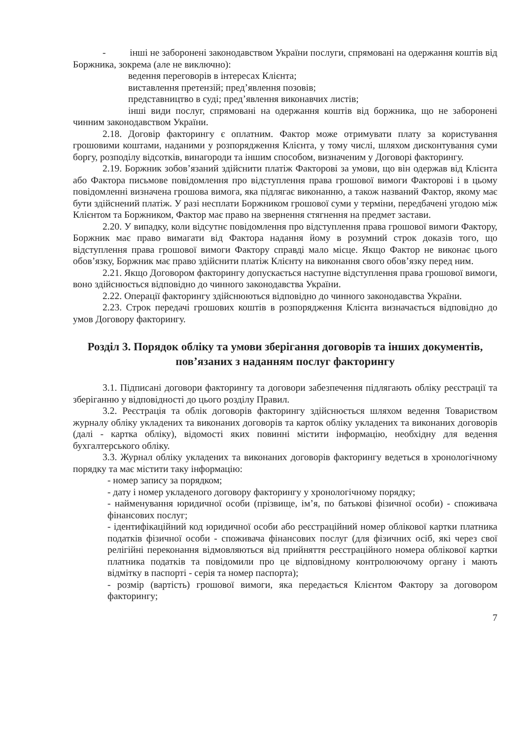- інші не заборонені законодавством України послуги, спрямовані на одержання коштів від Боржника, зокрема (але не виключно):
ведення переговорів в інтересах Клієнта;
виставлення претензій; пред’явлення позовів;
представництво в суді; пред’явлення виконавчих листів;
інші види послуг, спрямовані на одержання коштів від боржника, що не заборонені чинним законодавством України.
2.18. Договір факторингу є оплатним. Фактор може отримувати плату за користування грошовими коштами, наданими у розпорядження Клієнта, у тому числі, шляхом дисконтування суми боргу, розподілу відсотків, винагороди та іншим способом, визначеним у Договорі факторингу.
2.19. Боржник зобов’язаний здійснити платіж Факторові за умови, що він одержав від Клієнта або Фактора письмове повідомлення про відступлення права грошової вимоги Факторові і в цьому повідомленні визначена грошова вимога, яка підлягає виконанню, а також названий Фактор, якому має бути здійснений платіж. У разі несплати Боржником грошової суми у терміни, передбачені угодою між Клієнтом та Боржником, Фактор має право на звернення стягнення на предмет застави.
2.20. У випадку, коли відсутнє повідомлення про відступлення права грошової вимоги Фактору, Боржник має право вимагати від Фактора надання йому в розумний строк доказів того, що відступлення права грошової вимоги Фактору справді мало місце. Якщо Фактор не виконає цього обов’язку, Боржник має право здійснити платіж Клієнту на виконання свого обов’язку перед ним.
2.21. Якщо Договором факторингу допускається наступне відступлення права грошової вимоги, воно здійснюється відповідно до чинного законодавства України.
2.22. Операції факторингу здійснюються відповідно до чинного законодавства України.
2.23. Строк передачі грошових коштів в розпорядження Клієнта визначається відповідно до умов Договору факторингу.
Розділ 3. Порядок обліку та умови зберігання договорів та інших документів, пов’язаних з наданням послуг факторингу
3.1. Підписані договори факторингу та договори забезпечення підлягають обліку реєстрації та зберіганню у відповідності до цього розділу Правил.
3.2. Реєстрація та облік договорів факторингу здійснюється шляхом ведення Товариством журналу обліку укладених та виконаних договорів та карток обліку укладених та виконаних договорів (далі - картка обліку), відомості яких повинні містити інформацію, необхідну для ведення бухгалтерського обліку.
3.3. Журнал обліку укладених та виконаних договорів факторингу ведеться в хронологічному порядку та має містити таку інформацію:
- номер запису за порядком;
- дату і номер укладеного договору факторингу у хронологічному порядку;
- найменування юридичної особи (прізвище, ім’я, по батькові фізичної особи) - споживача фінансових послуг;
- ідентифікаційний код юридичної особи або реєстраційний номер облікової картки платника податків фізичної особи - споживача фінансових послуг (для фізичних осіб, які через свої релігійні переконання відмовляються від прийняття реєстраційного номера облікової картки платника податків та повідомили про це відповідному контролюючому органу і мають відмітку в паспорті - серія та номер паспорта);
- розмір (вартість) грошової вимоги, яка передається Клієнтом Фактору за договором факторингу;
7